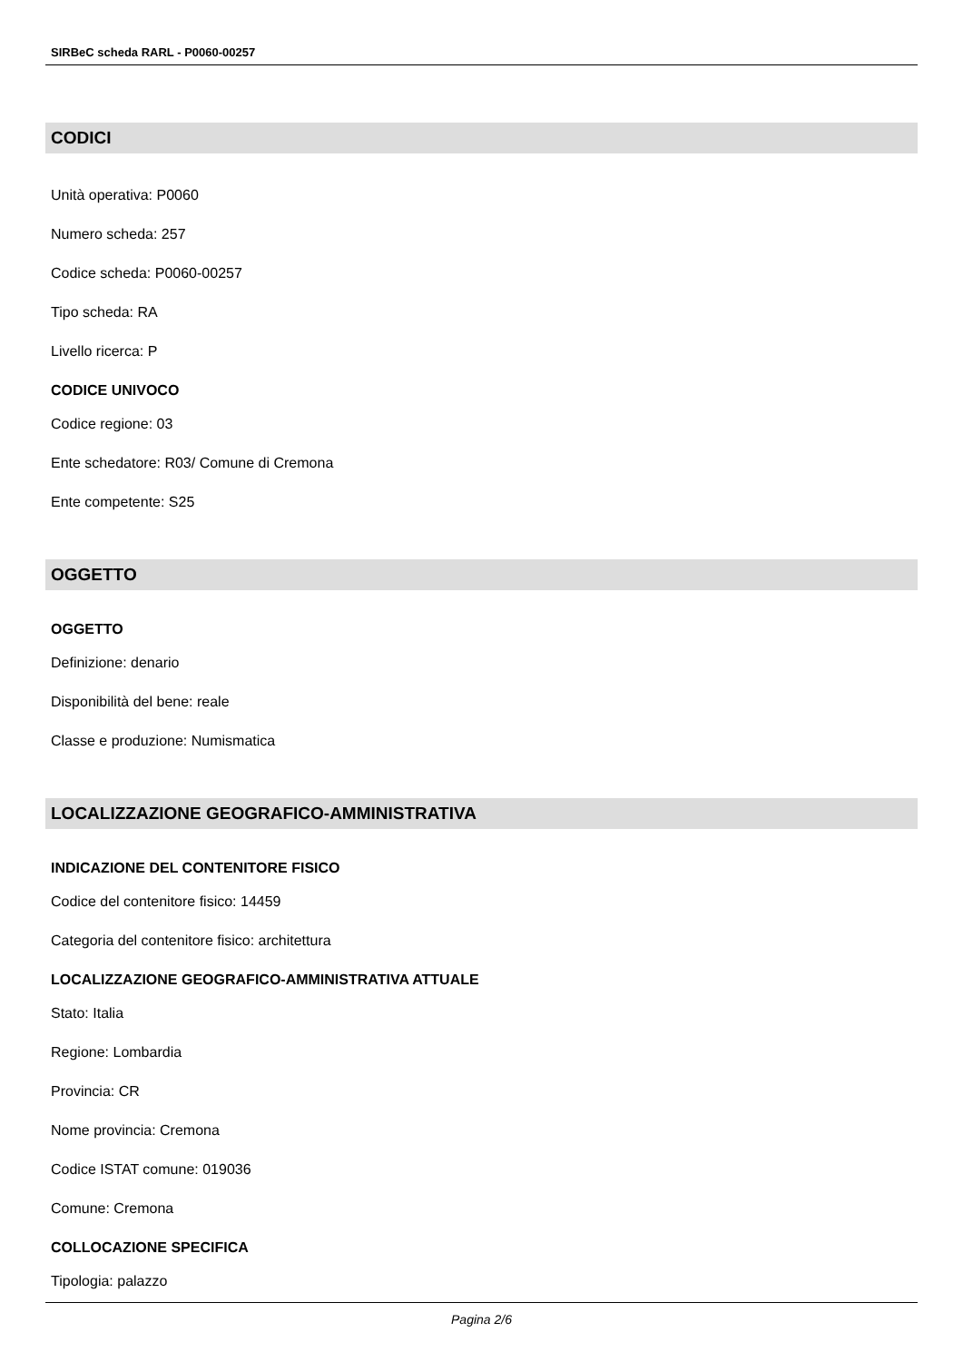SIRBeC scheda RARL - P0060-00257
CODICI
Unità operativa: P0060
Numero scheda: 257
Codice scheda: P0060-00257
Tipo scheda: RA
Livello ricerca: P
CODICE UNIVOCO
Codice regione: 03
Ente schedatore: R03/ Comune di Cremona
Ente competente: S25
OGGETTO
OGGETTO
Definizione: denario
Disponibilità del bene: reale
Classe e produzione: Numismatica
LOCALIZZAZIONE GEOGRAFICO-AMMINISTRATIVA
INDICAZIONE DEL CONTENITORE FISICO
Codice del contenitore fisico: 14459
Categoria del contenitore fisico: architettura
LOCALIZZAZIONE GEOGRAFICO-AMMINISTRATIVA ATTUALE
Stato: Italia
Regione: Lombardia
Provincia: CR
Nome provincia: Cremona
Codice ISTAT comune: 019036
Comune: Cremona
COLLOCAZIONE SPECIFICA
Tipologia: palazzo
Pagina 2/6